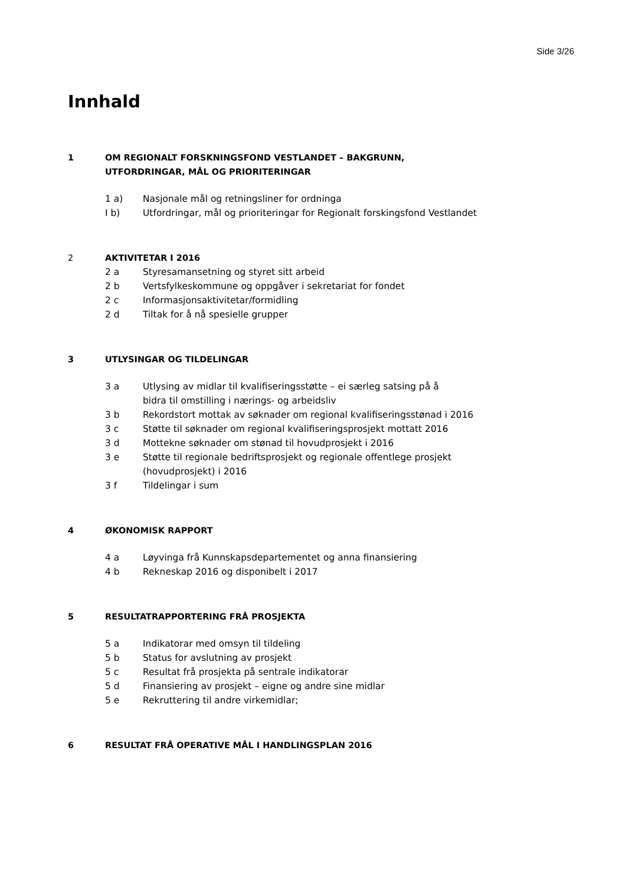Side 3/26
Innhald
1 OM REGIONALT FORSKNINGSFOND VESTLANDET – BAKGRUNN,
UTFORDRINGAR, MÅL OG PRIORITERINGAR
1 a) Nasjonale mål og retningsliner for ordninga
I b) Utfordringar, mål og prioriteringar for Regionalt forskingsfond Vestlandet
2 AKTIVITETAR I 2016
2 a Styresamansetning og styret sitt arbeid
2 b Vertsfylkeskommune og oppgåver i sekretariat for fondet
2 c Informasjonsaktivitetar/formidling
2 d Tiltak for å nå spesielle grupper
3 UTLYSINGAR OG TILDELINGAR
3 a Utlysing av midlar til kvalifiseringsstøtte – ei særleg satsing på å
bidra til omstilling i nærings- og arbeidsliv
3 b Rekordstort mottak av søknader om regional kvalifiseringsstønad i 2016
3 c Støtte til søknader om regional kvalifiseringsprosjekt mottatt 2016
3 d Mottekne søknader om stønad til hovudprosjekt i 2016
3 e Støtte til regionale bedriftsprosjekt og regionale offentlege prosjekt
(hovudprosjekt) i 2016
3 f Tildelingar i sum
4 ØKONOMISK RAPPORT
4 a Løyvinga frå Kunnskapsdepartementet og anna finansiering
4 b Rekneskap 2016 og disponibelt i 2017
5 RESULTATRAPPORTERING FRÅ PROSJEKTA
5 a Indikatorar med omsyn til tildeling
5 b Status for avslutning av prosjekt
5 c Resultat frå prosjekta på sentrale indikatorar
5 d Finansiering av prosjekt – eigne og andre sine midlar
5 e Rekruttering til andre virkemidlar;
6 RESULTAT FRÅ OPERATIVE MÅL I HANDLINGSPLAN 2016